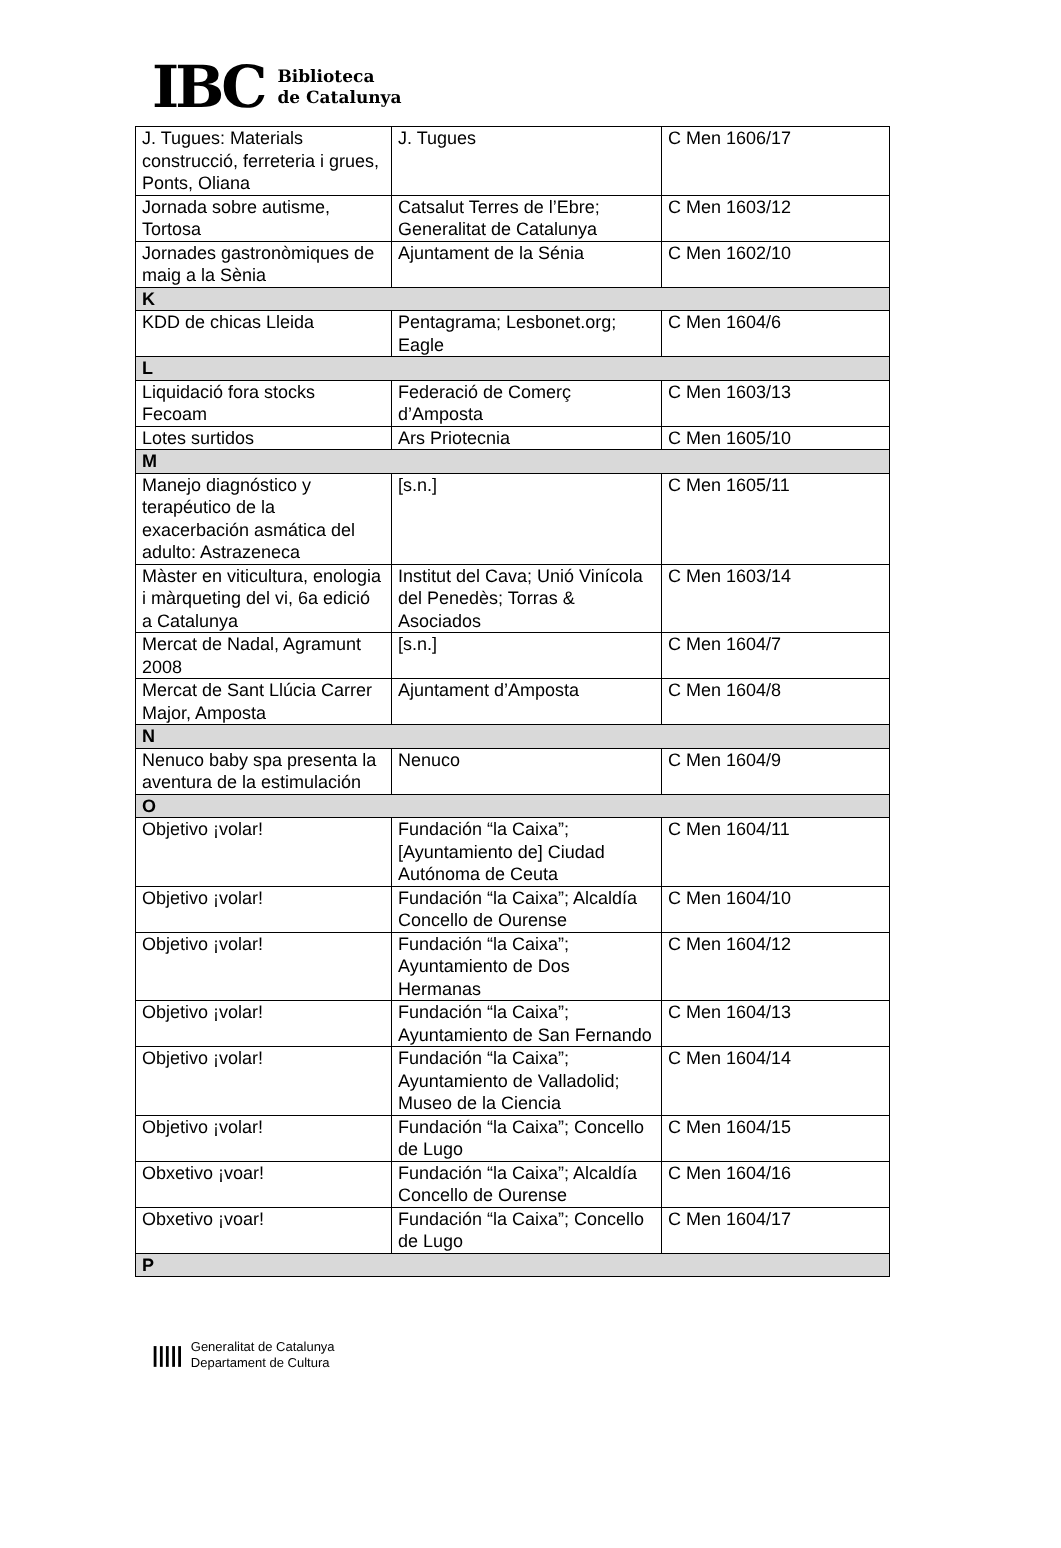IBC
Biblioteca
de Catalunya
| J. Tugues: Materials construcció, ferreteria i grues, Ponts, Oliana | J. Tugues | C Men 1606/17 |
| Jornada sobre autisme, Tortosa | Catsalut Terres de l’Ebre; Generalitat de Catalunya | C Men 1603/12 |
| Jornades gastronòmiques de maig a la Sènia | Ajuntament de la Sénia | C Men 1602/10 |
| K | | |
| KDD de chicas Lleida | Pentagrama; Lesbonet.org; Eagle | C Men 1604/6 |
| L | | |
| Liquidació fora stocks Fecoam | Federació de Comerç d’Amposta | C Men 1603/13 |
| Lotes surtidos | Ars Priotecnia | C Men 1605/10 |
| M | | |
| Manejo diagnóstico y terapéutico de la exacerbación asmática del adulto: Astrazeneca | [s.n.] | C Men 1605/11 |
| Màster en viticultura, enologia i màrqueting del vi, 6a edició a Catalunya | Institut del Cava; Unió Vinícola del Penedès; Torras & Asociados | C Men 1603/14 |
| Mercat de Nadal, Agramunt 2008 | [s.n.] | C Men 1604/7 |
| Mercat de Sant Llúcia Carrer Major, Amposta | Ajuntament d’Amposta | C Men 1604/8 |
| N | | |
| Nenuco baby spa presenta la aventura de la estimulación | Nenuco | C Men 1604/9 |
| O | | |
| Objetivo ¡volar! | Fundación “la Caixa”; [Ayuntamiento de] Ciudad Autónoma de Ceuta | C Men 1604/11 |
| Objetivo ¡volar! | Fundación “la Caixa”; Alcaldía Concello de Ourense | C Men 1604/10 |
| Objetivo ¡volar! | Fundación “la Caixa”; Ayuntamiento de Dos Hermanas | C Men 1604/12 |
| Objetivo ¡volar! | Fundación “la Caixa”; Ayuntamiento de San Fernando | C Men 1604/13 |
| Objetivo ¡volar! | Fundación “la Caixa”; Ayuntamiento de Valladolid; Museo de la Ciencia | C Men 1604/14 |
| Objetivo ¡volar! | Fundación “la Caixa”; Concello de Lugo | C Men 1604/15 |
| Obxetivo ¡voar! | Fundación “la Caixa”; Alcaldía Concello de Ourense | C Men 1604/16 |
| Obxetivo ¡voar! | Fundación “la Caixa”; Concello de Lugo | C Men 1604/17 |
| P | | |
|||||
Generalitat de Catalunya
Departament de Cultura